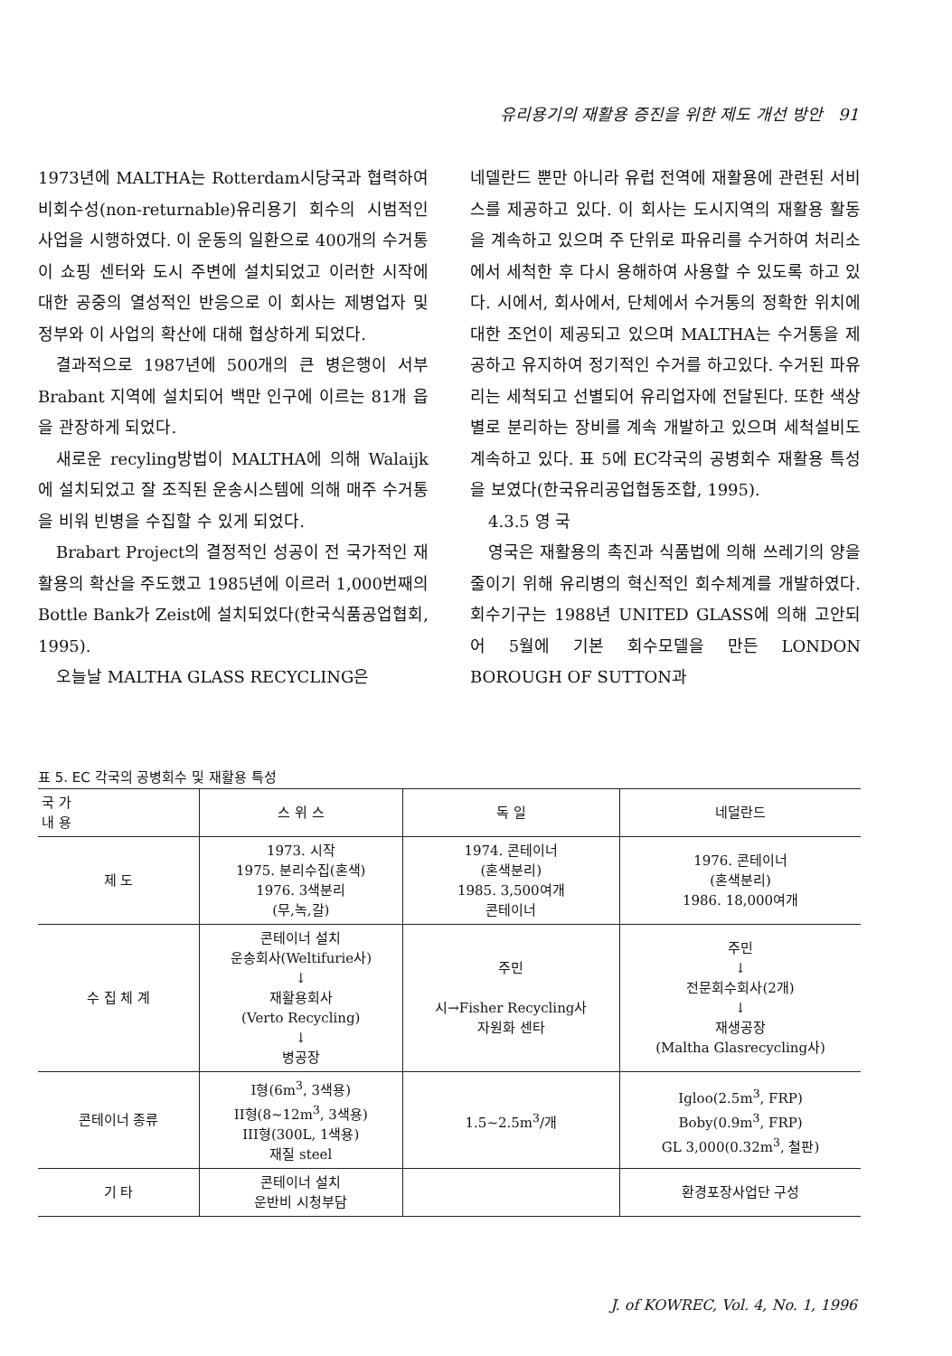유리용기의 재활용 증진을 위한 제도 개선 방안 91
1973년에 MALTHA는 Rotterdam시당국과 협력하여 비회수성(non-returnable)유리용기 회수의 시범적인 사업을 시행하였다. 이 운동의 일환으로 400개의 수거통이 쇼핑 센터와 도시 주변에 설치되었고 이러한 시작에 대한 공중의 열성적인 반응으로 이 회사는 제병업자 및 정부와 이 사업의 확산에 대해 협상하게 되었다.
결과적으로 1987년에 500개의 큰 병은행이 서부 Brabant 지역에 설치되어 백만 인구에 이르는 81개 읍을 관장하게 되었다.
새로운 recyling방법이 MALTHA에 의해 Walaijk에 설치되었고 잘 조직된 운송시스템에 의해 매주 수거통을 비워 빈병을 수집할 수 있게 되었다.
Brabart Project의 결정적인 성공이 전 국가적인 재활용의 확산을 주도했고 1985년에 이르러 1,000번째의 Bottle Bank가 Zeist에 설치되었다(한국식품공업협회, 1995).
오늘날 MALTHA GLASS RECYCLING은
네델란드 뿐만 아니라 유럽 전역에 재활용에 관련된 서비스를 제공하고 있다. 이 회사는 도시지역의 재활용 활동을 계속하고 있으며 주 단위로 파유리를 수거하여 처리소에서 세척한 후 다시 용해하여 사용할 수 있도록 하고 있다. 시에서, 회사에서, 단체에서 수거통의 정확한 위치에 대한 조언이 제공되고 있으며 MALTHA는 수거통을 제공하고 유지하여 정기적인 수거를 하고있다. 수거된 파유리는 세척되고 선별되어 유리업자에 전달된다. 또한 색상별로 분리하는 장비를 계속 개발하고 있으며 세척설비도 계속하고 있다. 표 5에 EC각국의 공병회수 재활용 특성을 보였다(한국유리공업협동조합, 1995).
4.3.5 영 국
영국은 재활용의 촉진과 식품법에 의해 쓰레기의 양을 줄이기 위해 유리병의 혁신적인 회수체계를 개발하였다. 회수기구는 1988년 UNITED GLASS에 의해 고안되어 5월에 기본 회수모델을 만든 LONDON BOROUGH OF SUTTON과
표 5. EC 각국의 공병회수 및 재활용 특성
| 국 가 내 용 | 스 위 스 | 독 일 | 네덜란드 |
| --- | --- | --- | --- |
| 제 도 | 1973. 시작 1975. 분리수집(혼색) 1976. 3색분리 (무,녹,갈) | 1974. 콘테이너 (혼색분리) 1985. 3,500여개 콘테이너 | 1976. 콘테이너 (혼색분리) 1986. 18,000여개 |
| 수 집 체 계 | 콘테이너 설치 운송회사(Weltifurie사) ↓ 재활용회사 (Verto Recycling) ↓ 병공장 | 주민 시→Fisher Recycling사 자원화 센타 | 주민 ↓ 전문회수회사(2개) ↓ 재생공장 (Maltha Glasrecycling사) |
| 콘테이너 종류 | I형(6m<sup>3</sup>, 3색용) II형(8~12m<sup>3</sup>, 3색용) III형(300L, 1색용) 재질 steel | 1.5~2.5m<sup>3</sup>/개 | Igloo(2.5m<sup>3</sup>, FRP) Boby(0.9m<sup>3</sup>, FRP) GL 3,000(0.32m<sup>3</sup>, 철판) |
| 기 타 | 콘테이너 설치 운반비 시청부담 | | 환경포장사업단 구성 |
J. of KOWREC, Vol. 4, No. 1, 1996